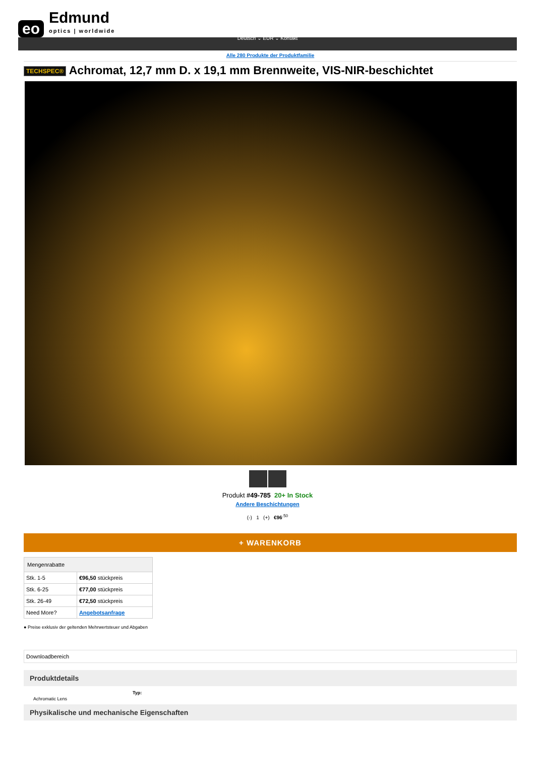eo Edmund
optics | worldwide
Deutsch ⌄ EUR ⌄ Kontakt
Alle 280 Produkte der Produktfamilie
TECHSPEC® Achromat, 12,7 mm D. x 19,1 mm Brennweite, VIS-NIR-beschichtet
Produkt #49-785 20+ In Stock
Andere Beschichtungen
(-) 1 (+) €96<sup>.50</sup>
+ WARENKORB
| Mengenrabatte | |
| --- | --- |
| Stk. 1-5 | €96,50 stückpreis |
| Stk. 6-25 | €77,00 stückpreis |
| Stk. 26-49 | €72,50 stückpreis |
| Need More? | Angebotsanfrage |
● Preise exklusiv der geltenden Mehrwertsteuer und Abgaben
Downloadbereich
Produktdetails
Achromatic Lens Typ:
Physikalische und mechanische Eigenschaften